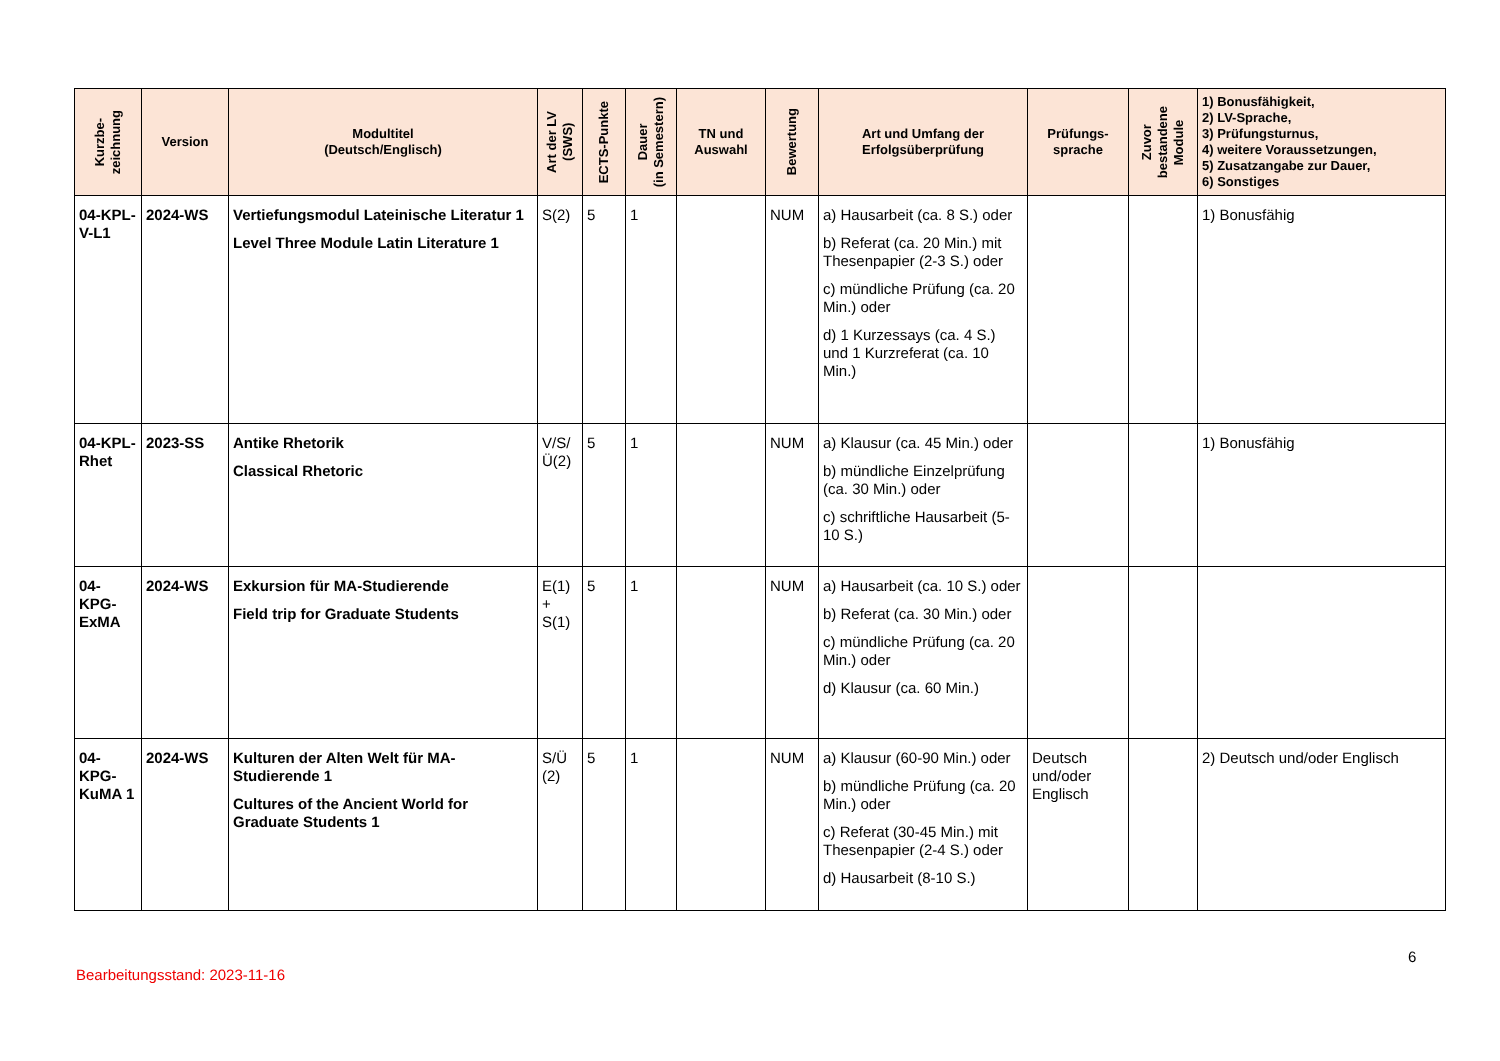| Kurzbe- zeichnung | Version | Modultitel (Deutsch/Englisch) | Art der LV (SWS) | ECTS-Punkte | Dauer (in Semestern) | TN und Auswahl | Bewertung | Art und Umfang der Erfolgsüberprüfung | Prüfungs- sprache | Zuvor bestandene Module | 1) Bonusfähigkeit, 2) LV-Sprache, 3) Prüfungsturnus, 4) weitere Voraussetzungen, 5) Zusatzangabe zur Dauer, 6) Sonstiges |
| --- | --- | --- | --- | --- | --- | --- | --- | --- | --- | --- | --- |
| 04-KPL-V-L1 | 2024-WS | Vertiefungsmodul Lateinische Literatur 1 Level Three Module Latin Literature 1 | S(2) | 5 | 1 | | NUM | a) Hausarbeit (ca. 8 S.) oder b) Referat (ca. 20 Min.) mit Thesenpapier (2-3 S.) oder c) mündliche Prüfung (ca. 20 Min.) oder d) 1 Kurzessays (ca. 4 S.) und 1 Kurzreferat (ca. 10 Min.) | | | 1) Bonusfähig |
| 04-KPL-Rhet | 2023-SS | Antike Rhetorik Classical Rhetoric | V/S/ Ü(2) | 5 | 1 | | NUM | a) Klausur (ca. 45 Min.) oder b) mündliche Einzelprüfung (ca. 30 Min.) oder c) schriftliche Hausarbeit (5-10 S.) | | | 1) Bonusfähig |
| 04-KPG-ExMA | 2024-WS | Exkursion für MA-Studierende Field trip for Graduate Students | E(1) + S(1) | 5 | 1 | | NUM | a) Hausarbeit (ca. 10 S.) oder b) Referat (ca. 30 Min.) oder c) mündliche Prüfung (ca. 20 Min.) oder d) Klausur (ca. 60 Min.) | | | |
| 04-KPG-KuMA 1 | 2024-WS | Kulturen der Alten Welt für MA-Studierende 1 Cultures of the Ancient World for Graduate Students 1 | S/Ü (2) | 5 | 1 | | NUM | a) Klausur (60-90 Min.) oder b) mündliche Prüfung (ca. 20 Min.) oder c) Referat (30-45 Min.) mit Thesenpapier (2-4 S.) oder d) Hausarbeit (8-10 S.) | Deutsch und/oder Englisch | | 2) Deutsch und/oder Englisch |
6
Bearbeitungsstand: 2023-11-16